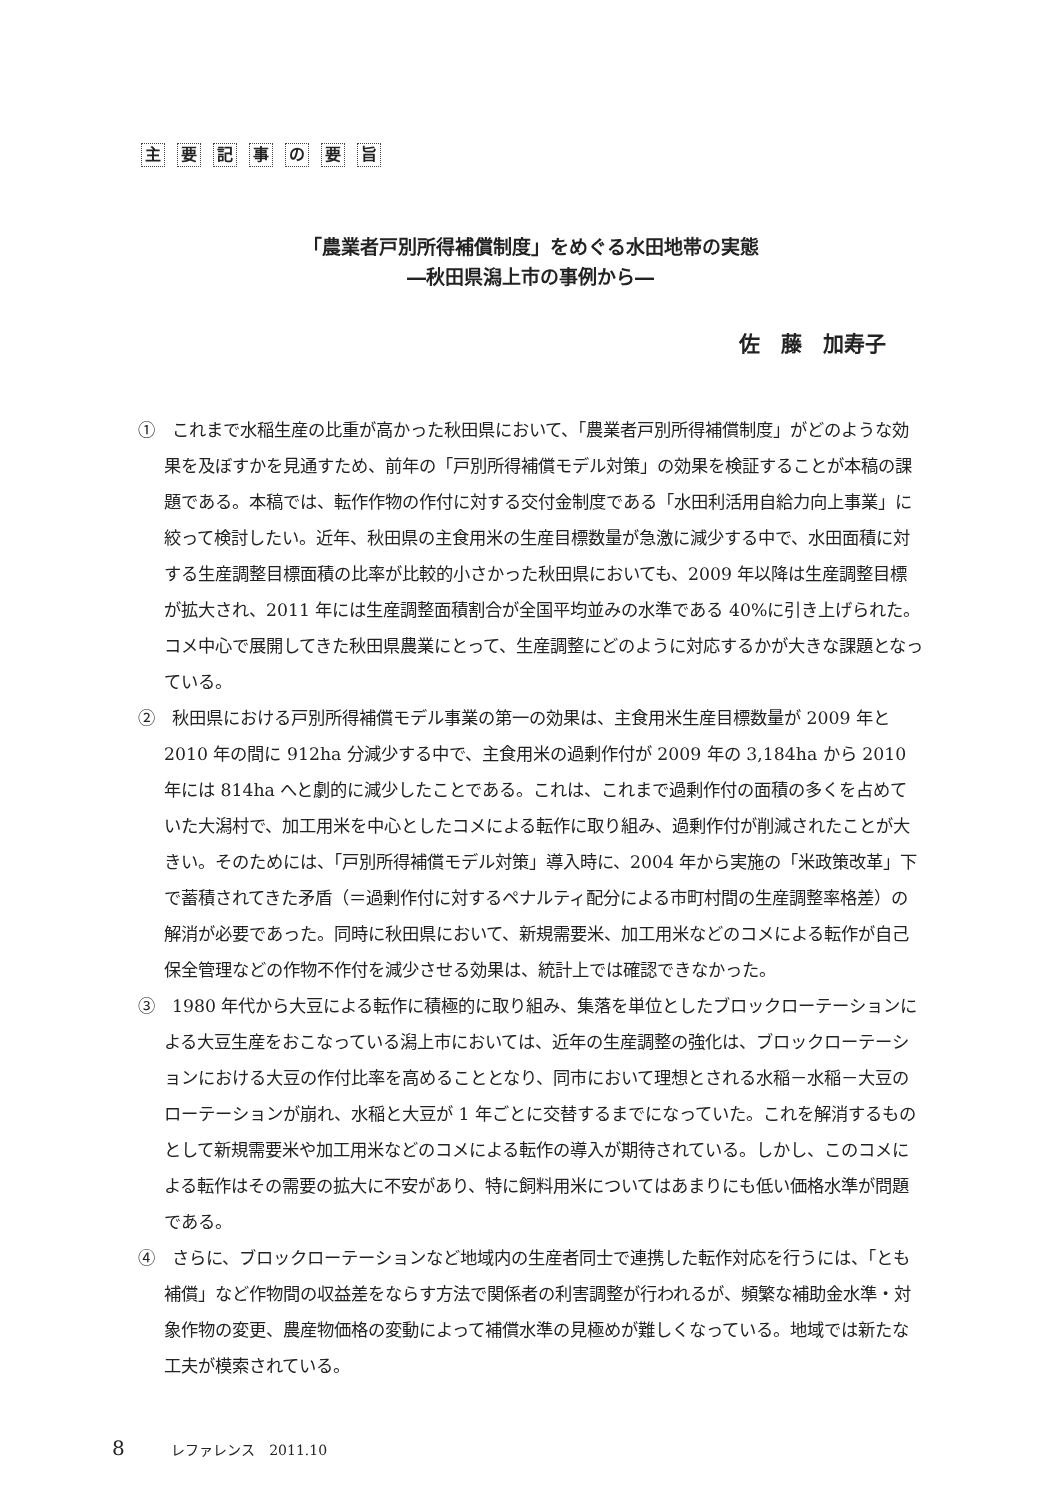主要記事の要旨
「農業者戸別所得補償制度」をめぐる水田地帯の実態
―秋田県潟上市の事例から―
佐　藤　加寿子
①　これまで水稲生産の比重が高かった秋田県において、「農業者戸別所得補償制度」がどのような効果を及ぼすかを見通すため、前年の「戸別所得補償モデル対策」の効果を検証することが本稿の課題である。本稿では、転作作物の作付に対する交付金制度である「水田利活用自給力向上事業」に絞って検討したい。近年、秋田県の主食用米の生産目標数量が急激に減少する中で、水田面積に対する生産調整目標面積の比率が比較的小さかった秋田県においても、2009 年以降は生産調整目標が拡大され、2011 年には生産調整面積割合が全国平均並みの水準である 40%に引き上げられた。コメ中心で展開してきた秋田県農業にとって、生産調整にどのように対応するかが大きな課題となっている。
②　秋田県における戸別所得補償モデル事業の第一の効果は、主食用米生産目標数量が 2009 年と 2010 年の間に 912ha 分減少する中で、主食用米の過剰作付が 2009 年の 3,184ha から 2010 年には 814ha へと劇的に減少したことである。これは、これまで過剰作付の面積の多くを占めていた大潟村で、加工用米を中心としたコメによる転作に取り組み、過剰作付が削減されたことが大きい。そのためには、「戸別所得補償モデル対策」導入時に、2004 年から実施の「米政策改革」下で蓄積されてきた矛盾（＝過剰作付に対するペナルティ配分による市町村間の生産調整率格差）の解消が必要であった。同時に秋田県において、新規需要米、加工用米などのコメによる転作が自己保全管理などの作物不作付を減少させる効果は、統計上では確認できなかった。
③　1980 年代から大豆による転作に積極的に取り組み、集落を単位としたブロックローテーションによる大豆生産をおこなっている潟上市においては、近年の生産調整の強化は、ブロックローテーションにおける大豆の作付比率を高めることとなり、同市において理想とされる水稲－水稲－大豆のローテーションが崩れ、水稲と大豆が 1 年ごとに交替するまでになっていた。これを解消するものとして新規需要米や加工用米などのコメによる転作の導入が期待されている。しかし、このコメによる転作はその需要の拡大に不安があり、特に飼料用米についてはあまりにも低い価格水準が問題である。
④　さらに、ブロックローテーションなど地域内の生産者同士で連携した転作対応を行うには、「とも補償」など作物間の収益差をならす方法で関係者の利害調整が行われるが、頻繁な補助金水準・対象作物の変更、農産物価格の変動によって補償水準の見極めが難しくなっている。地域では新たな工夫が模索されている。
8 レファレンス　2011.10